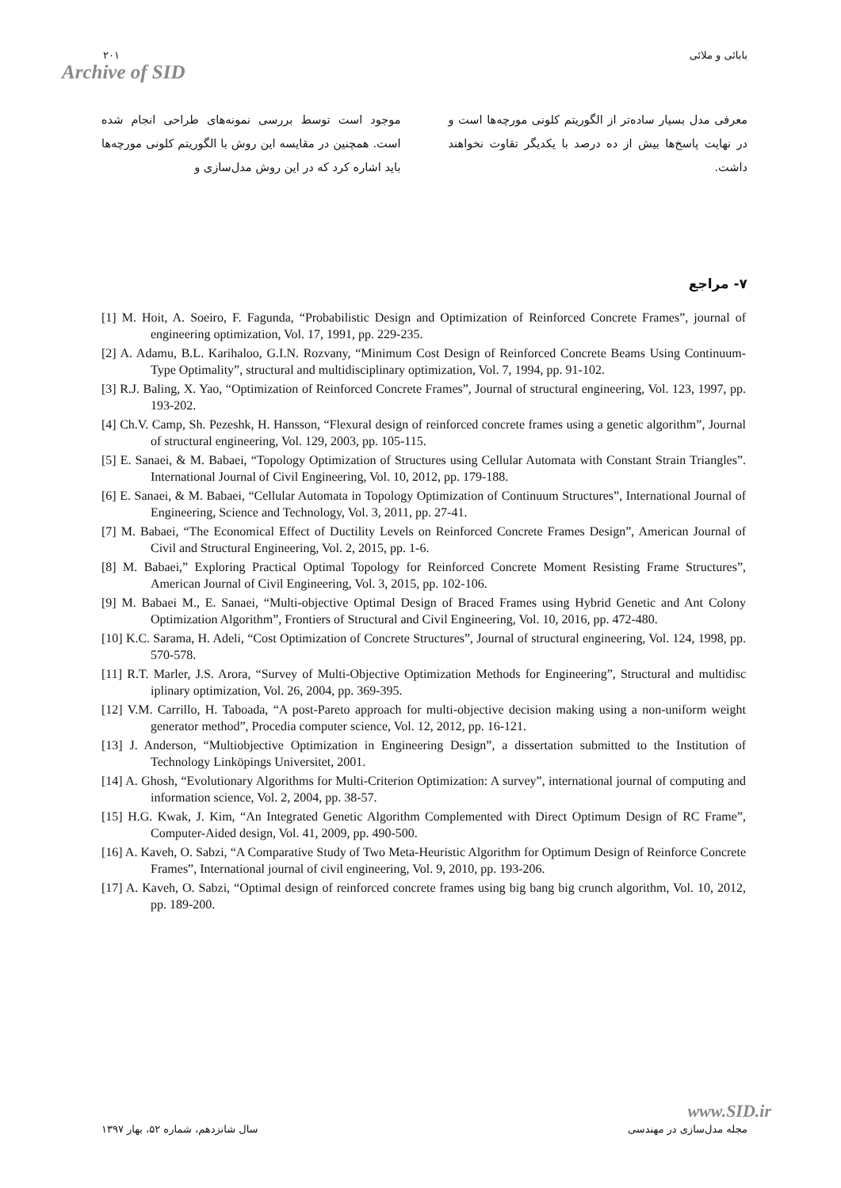۲۰۱
Archive of SID
بابائی و ملائی
موجود است توسط بررسی نمونه‌های طراحی انجام شده است. همچنین در مقایسه این روش با الگوریتم کلونی مورچه‌ها باید اشاره کرد که در این روش مدل‌سازی و
معرفی مدل بسیار ساده‌تر از الگوریتم کلونی مورچه‌ها است و در نهایت پاسخ‌ها بیش از ده درصد با یکدیگر تقاوت نخواهند داشت.
۷- مراجع
[1] M. Hoit, A. Soeiro, F. Fagunda, “Probabilistic Design and Optimization of Reinforced Concrete Frames”, journal of engineering optimization, Vol. 17, 1991, pp. 229-235.
[2] A. Adamu, B.L. Karihaloo, G.I.N. Rozvany, “Minimum Cost Design of Reinforced Concrete Beams Using Continuum-Type Optimality”, structural and multidisciplinary optimization, Vol. 7, 1994, pp. 91-102.
[3] R.J. Baling, X. Yao, “Optimization of Reinforced Concrete Frames”, Journal of structural engineering, Vol. 123, 1997, pp. 193-202.
[4] Ch.V. Camp, Sh. Pezeshk, H. Hansson, “Flexural design of reinforced concrete frames using a genetic algorithm”, Journal of structural engineering, Vol. 129, 2003, pp. 105-115.
[5] E. Sanaei, & M. Babaei, “Topology Optimization of Structures using Cellular Automata with Constant Strain Triangles”. International Journal of Civil Engineering, Vol. 10, 2012, pp. 179-188.
[6] E. Sanaei, & M. Babaei, “Cellular Automata in Topology Optimization of Continuum Structures”, International Journal of Engineering, Science and Technology, Vol. 3, 2011, pp. 27-41.
[7] M. Babaei, “The Economical Effect of Ductility Levels on Reinforced Concrete Frames Design”, American Journal of Civil and Structural Engineering, Vol. 2, 2015, pp. 1-6.
[8] M. Babaei,” Exploring Practical Optimal Topology for Reinforced Concrete Moment Resisting Frame Structures”, American Journal of Civil Engineering, Vol. 3, 2015, pp. 102-106.
[9] M. Babaei M., E. Sanaei, “Multi-objective Optimal Design of Braced Frames using Hybrid Genetic and Ant Colony Optimization Algorithm”, Frontiers of Structural and Civil Engineering, Vol. 10, 2016, pp. 472-480.
[10] K.C. Sarama, H. Adeli, “Cost Optimization of Concrete Structures”, Journal of structural engineering, Vol. 124, 1998, pp. 570-578.
[11] R.T. Marler, J.S. Arora, “Survey of Multi-Objective Optimization Methods for Engineering”, Structural and multidisc iplinary optimization, Vol. 26, 2004, pp. 369-395.
[12] V.M. Carrillo, H. Taboada, “A post-Pareto approach for multi-objective decision making using a non-uniform weight generator method”, Procedia computer science, Vol. 12, 2012, pp. 16-121.
[13] J. Anderson, “Multiobjective Optimization in Engineering Design”, a dissertation submitted to the Institution of Technology Linköpings Universitet, 2001.
[14] A. Ghosh, “Evolutionary Algorithms for Multi-Criterion Optimization: A survey”, international journal of computing and information science, Vol. 2, 2004, pp. 38-57.
[15] H.G. Kwak, J. Kim, “An Integrated Genetic Algorithm Complemented with Direct Optimum Design of RC Frame”, Computer-Aided design, Vol. 41, 2009, pp. 490-500.
[16] A. Kaveh, O. Sabzi, “A Comparative Study of Two Meta-Heuristic Algorithm for Optimum Design of Reinforce Concrete Frames”, International journal of civil engineering, Vol. 9, 2010, pp. 193-206.
[17] A. Kaveh, O. Sabzi, “Optimal design of reinforced concrete frames using big bang big crunch algorithm, Vol. 10, 2012, pp. 189-200.
www.SID.ir
مجله مدل‌سازی در مهندسی سال شانزدهم، شماره ۵۲، بهار ۱۳۹۷